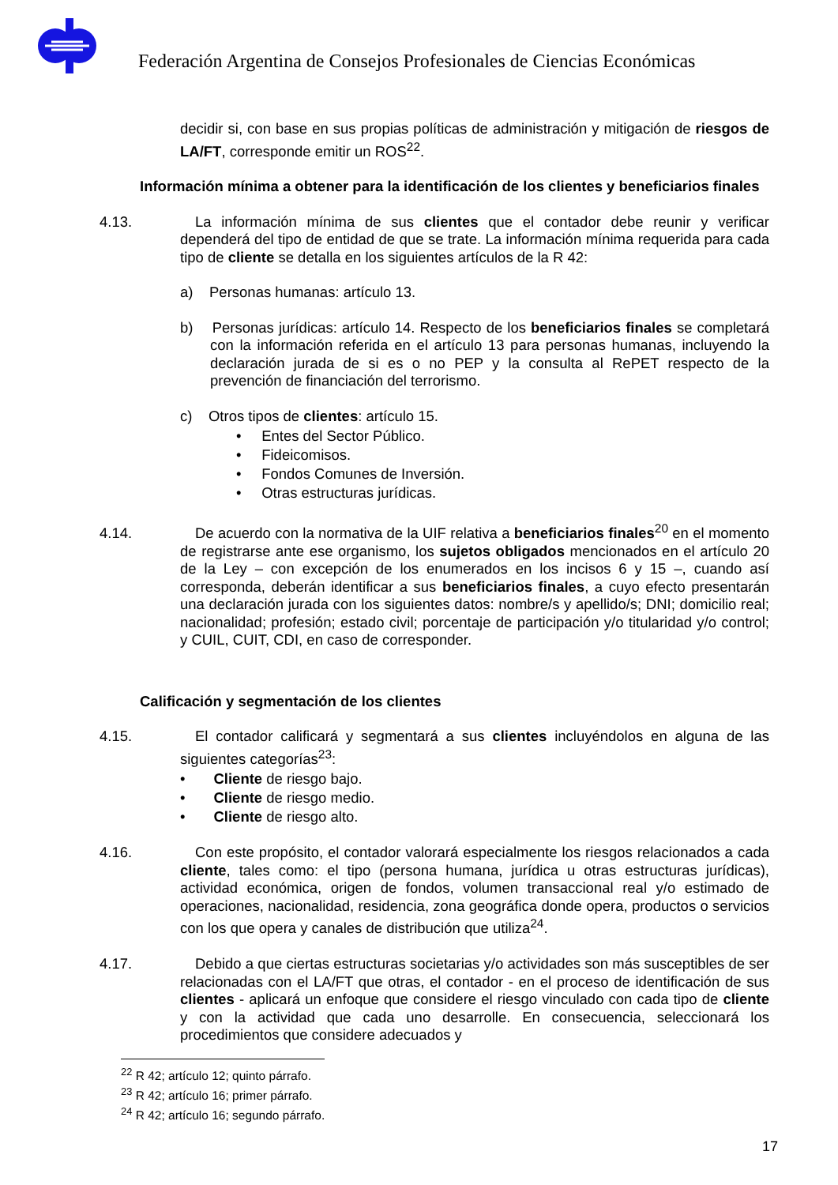Federación Argentina de Consejos Profesionales de Ciencias Económicas
decidir si, con base en sus propias políticas de administración y mitigación de riesgos de LA/FT, corresponde emitir un ROS<sup>22</sup>.
Información mínima a obtener para la identificación de los clientes y beneficiarios finales
4.13. La información mínima de sus clientes que el contador debe reunir y verificar dependerá del tipo de entidad de que se trate. La información mínima requerida para cada tipo de cliente se detalla en los siguientes artículos de la R 42:
a) Personas humanas: artículo 13.
b) Personas jurídicas: artículo 14. Respecto de los beneficiarios finales se completará con la información referida en el artículo 13 para personas humanas, incluyendo la declaración jurada de si es o no PEP y la consulta al RePET respecto de la prevención de financiación del terrorismo.
c) Otros tipos de clientes: artículo 15.
• Entes del Sector Público.
• Fideicomisos.
• Fondos Comunes de Inversión.
• Otras estructuras jurídicas.
4.14. De acuerdo con la normativa de la UIF relativa a beneficiarios finales<sup>20</sup> en el momento de registrarse ante ese organismo, los sujetos obligados mencionados en el artículo 20 de la Ley – con excepción de los enumerados en los incisos 6 y 15 –, cuando así corresponda, deberán identificar a sus beneficiarios finales, a cuyo efecto presentarán una declaración jurada con los siguientes datos: nombre/s y apellido/s; DNI; domicilio real; nacionalidad; profesión; estado civil; porcentaje de participación y/o titularidad y/o control; y CUIL, CUIT, CDI, en caso de corresponder.
Calificación y segmentación de los clientes
4.15. El contador calificará y segmentará a sus clientes incluyéndolos en alguna de las siguientes categorías<sup>23</sup>:
• Cliente de riesgo bajo.
• Cliente de riesgo medio.
• Cliente de riesgo alto.
4.16. Con este propósito, el contador valorará especialmente los riesgos relacionados a cada cliente, tales como: el tipo (persona humana, jurídica u otras estructuras jurídicas), actividad económica, origen de fondos, volumen transaccional real y/o estimado de operaciones, nacionalidad, residencia, zona geográfica donde opera, productos o servicios con los que opera y canales de distribución que utiliza<sup>24</sup>.
4.17. Debido a que ciertas estructuras societarias y/o actividades son más susceptibles de ser relacionadas con el LA/FT que otras, el contador - en el proceso de identificación de sus clientes - aplicará un enfoque que considere el riesgo vinculado con cada tipo de cliente y con la actividad que cada uno desarrolle. En consecuencia, seleccionará los procedimientos que considere adecuados y
<sup>22</sup> R 42; artículo 12; quinto párrafo.
<sup>23</sup> R 42; artículo 16; primer párrafo.
<sup>24</sup> R 42; artículo 16; segundo párrafo.
17